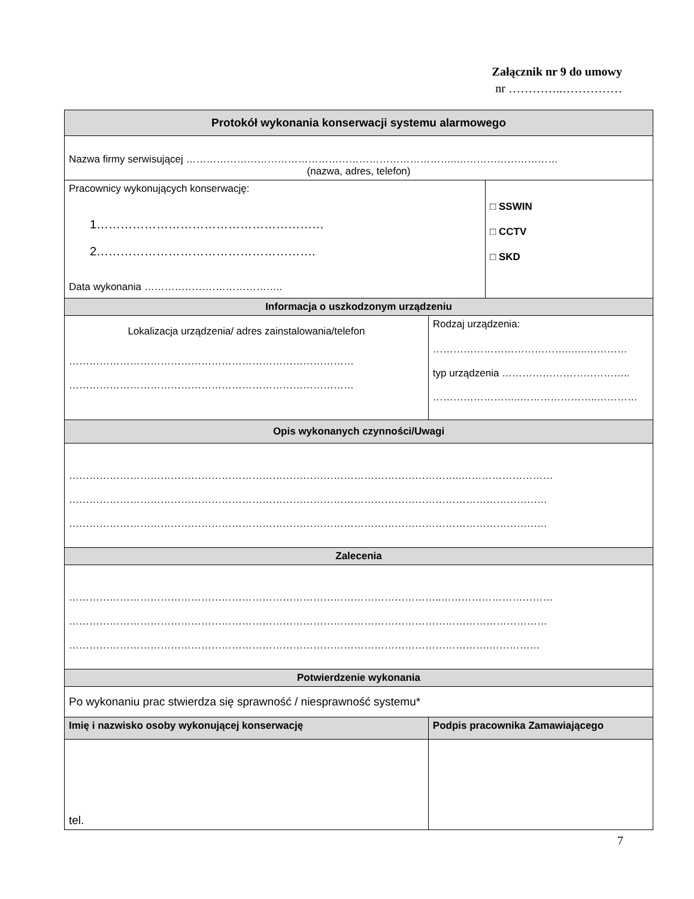Załącznik nr 9 do umowy
nr …………..……………
| Protokół wykonania konserwacji systemu alarmowego | | |
| Nazwa firmy serwisującej ……………………………………………………………………..………………………… (nazwa, adres, telefon) | | |
| Pracownicy wykonujących konserwację: 1………………………………………………… 2………………………………………………. Data wykonania ………………………………….. | | □ SSWIN □ CCTV □ SKD |
| Informacja o uszkodzonym urządzeniu | | |
| Lokalizacja urządzenia/ adres zainstalowania/telefon ………………………………………………………………………… ………………………………………………………………………… | Rodzaj urządzenia: …………………………………..…..………… typ urządzenia ……………………………….. ……………………..…………………..………… | |
| Opis wykonanych czynności/Uwagi | | |
| ……………………………………………………………………………………………………..……………………… …………………………………………………………………………………………………………………………… …………………………………………………………………………………………………………………………… | | |
| Zalecenia | | |
| ………………………………………………………………………………………………..…………………………… …………………………………………………………………………………………………………………………… …………………………………………………………………………………………………………….…………… | | |
| Potwierdzenie wykonania | | |
| Po wykonaniu prac stwierdza się sprawność / niesprawność systemu* | | |
| Imię i nazwisko osoby wykonującej konserwację | Podpis pracownika Zamawiającego | |
| tel. | | |
7